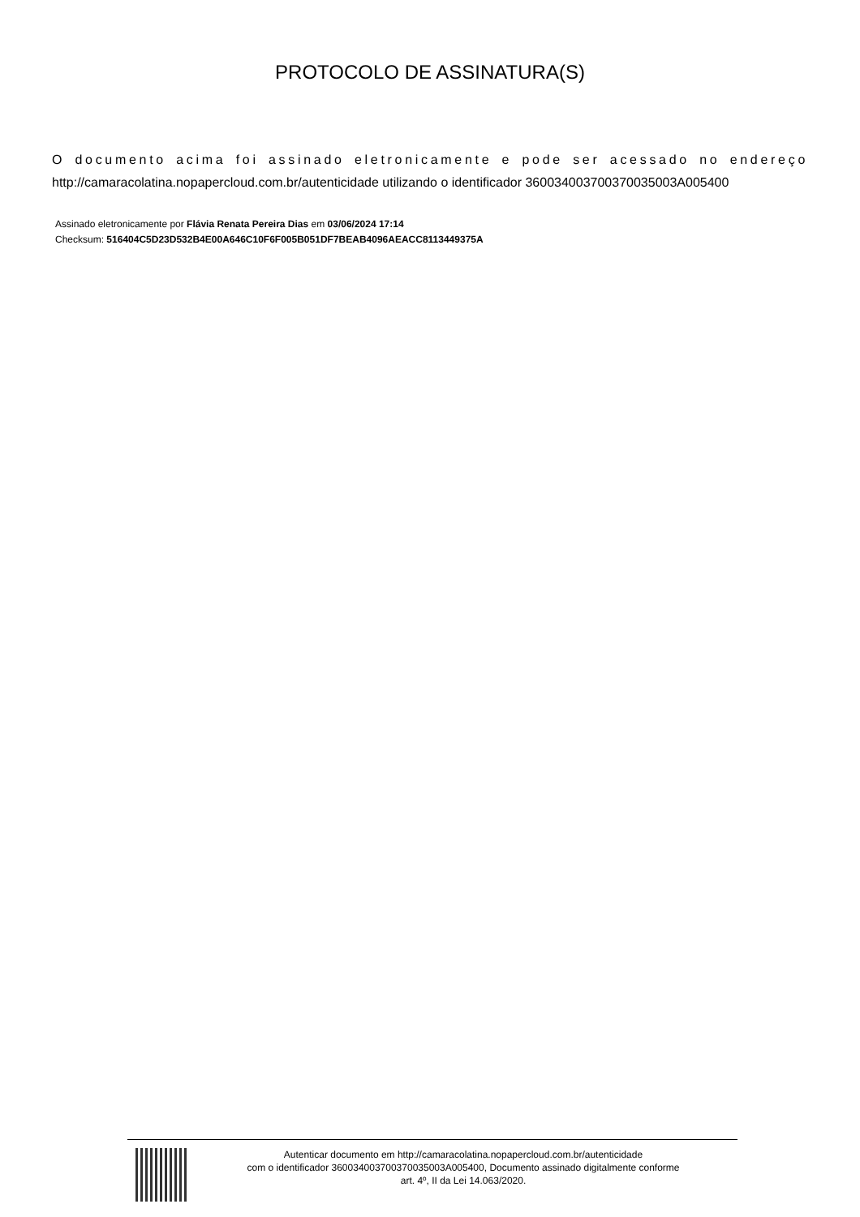PROTOCOLO DE ASSINATURA(S)
O documento acima foi assinado eletronicamente e pode ser acessado no endereço http://camaracolatina.nopapercloud.com.br/autenticidade utilizando o identificador 360034003700370035003A005400
Assinado eletronicamente por Flávia Renata Pereira Dias em 03/06/2024 17:14
Checksum: 516404C5D23D532B4E00A646C10F6F005B051DF7BEAB4096AEACC8113449375A
Autenticar documento em http://camaracolatina.nopapercloud.com.br/autenticidade
com o identificador 360034003700370035003A005400, Documento assinado digitalmente conforme
art. 4º, II da Lei 14.063/2020.